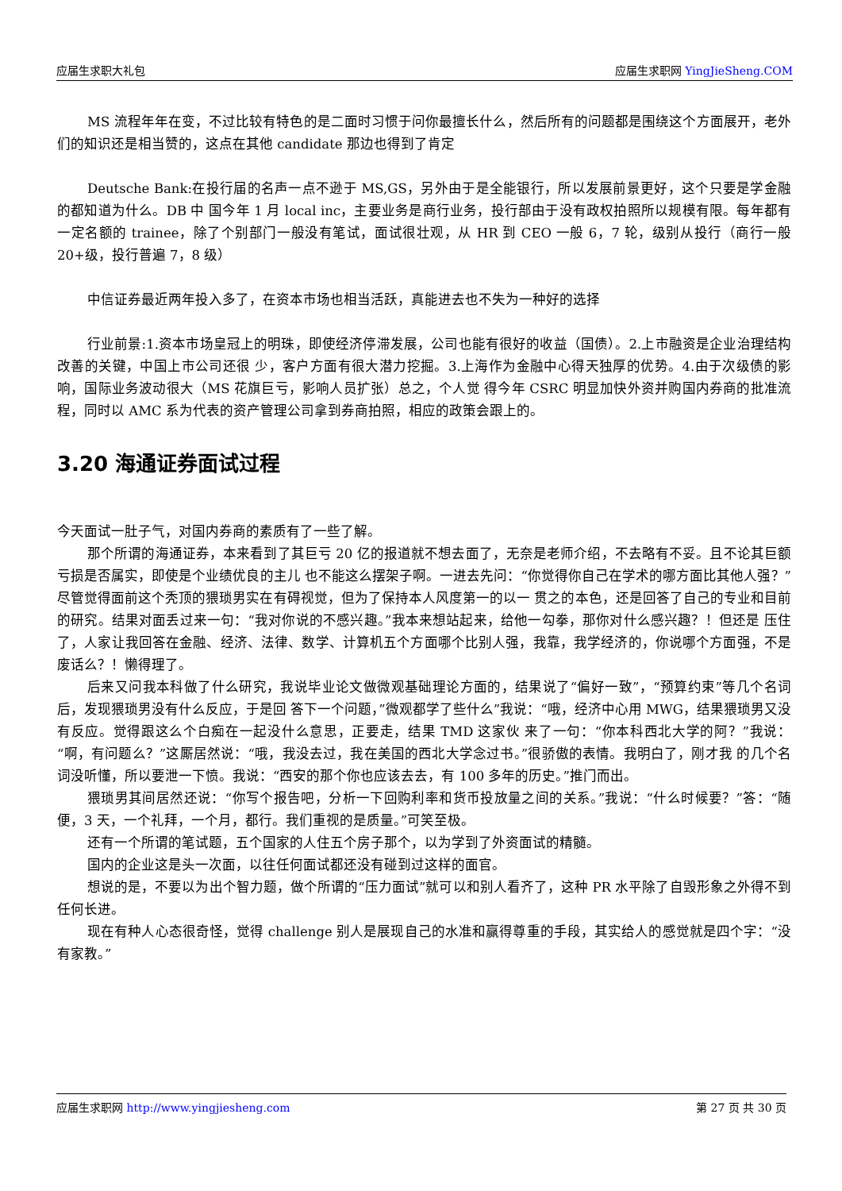应届生求职大礼包 应届生求职网 YingJieSheng.COM
MS 流程年年在变，不过比较有特色的是二面时习惯于问你最擅长什么，然后所有的问题都是围绕这个方面展开，老外们的知识还是相当赞的，这点在其他 candidate 那边也得到了肯定
Deutsche Bank:在投行届的名声一点不逊于 MS,GS，另外由于是全能银行，所以发展前景更好，这个只要是学金融的都知道为什么。DB 中 国今年 1 月 local inc，主要业务是商行业务，投行部由于没有政权拍照所以规模有限。每年都有一定名额的 trainee，除了个别部门一般没有笔试，面试很壮观，从 HR 到 CEO 一般 6，7 轮，级别从投行（商行一般 20+级，投行普遍 7，8 级）
中信证券最近两年投入多了，在资本市场也相当活跃，真能进去也不失为一种好的选择
行业前景:1.资本市场皇冠上的明珠，即使经济停滞发展，公司也能有很好的收益（国债）。2.上市融资是企业治理结构改善的关键，中国上市公司还很 少，客户方面有很大潜力挖掘。3.上海作为金融中心得天独厚的优势。4.由于次级债的影响，国际业务波动很大（MS 花旗巨亏，影响人员扩张）总之，个人觉 得今年 CSRC 明显加快外资并购国内券商的批准流程，同时以 AMC 系为代表的资产管理公司拿到券商拍照，相应的政策会跟上的。
3.20 海通证券面试过程
今天面试一肚子气，对国内券商的素质有了一些了解。
那个所谓的海通证券，本来看到了其巨亏 20 亿的报道就不想去面了，无奈是老师介绍，不去略有不妥。且不论其巨额亏损是否属实，即使是个业绩优良的主儿 也不能这么摆架子啊。一进去先问：“你觉得你自己在学术的哪方面比其他人强？”尽管觉得面前这个秃顶的猥琐男实在有碍视觉，但为了保持本人风度第一的以一 贯之的本色，还是回答了自己的专业和目前的研究。结果对面丢过来一句：“我对你说的不感兴趣。”我本来想站起来，给他一勾拳，那你对什么感兴趣？！但还是 压住了，人家让我回答在金融、经济、法律、数学、计算机五个方面哪个比别人强，我靠，我学经济的，你说哪个方面强，不是废话么？！懒得理了。
后来又问我本科做了什么研究，我说毕业论文做微观基础理论方面的，结果说了“偏好一致”，“预算约束”等几个名词后，发现猥琐男没有什么反应，于是回 答下一个问题，”微观都学了些什么”我说：“哦，经济中心用 MWG，结果猥琐男又没有反应。觉得跟这么个白痴在一起没什么意思，正要走，结果 TMD 这家伙 来了一句：“你本科西北大学的阿？”我说：“啊，有问题么？”这厮居然说：“哦，我没去过，我在美国的西北大学念过书。”很骄傲的表情。我明白了，刚才我 的几个名词没听懂，所以要泄一下愤。我说：“西安的那个你也应该去去，有 100 多年的历史。”推门而出。
猥琐男其间居然还说：“你写个报告吧，分析一下回购利率和货币投放量之间的关系。”我说：“什么时候要？”答：“随便，3 天，一个礼拜，一个月，都行。我们重视的是质量。”可笑至极。
还有一个所谓的笔试题，五个国家的人住五个房子那个，以为学到了外资面试的精髓。
国内的企业这是头一次面，以往任何面试都还没有碰到过这样的面官。
想说的是，不要以为出个智力题，做个所谓的“压力面试”就可以和别人看齐了，这种 PR 水平除了自毁形象之外得不到任何长进。
现在有种人心态很奇怪，觉得 challenge 别人是展现自己的水准和赢得尊重的手段，其实给人的感觉就是四个字：“没有家教。”
应届生求职网 http://www.yingjiesheng.com 第 27 页 共 30 页